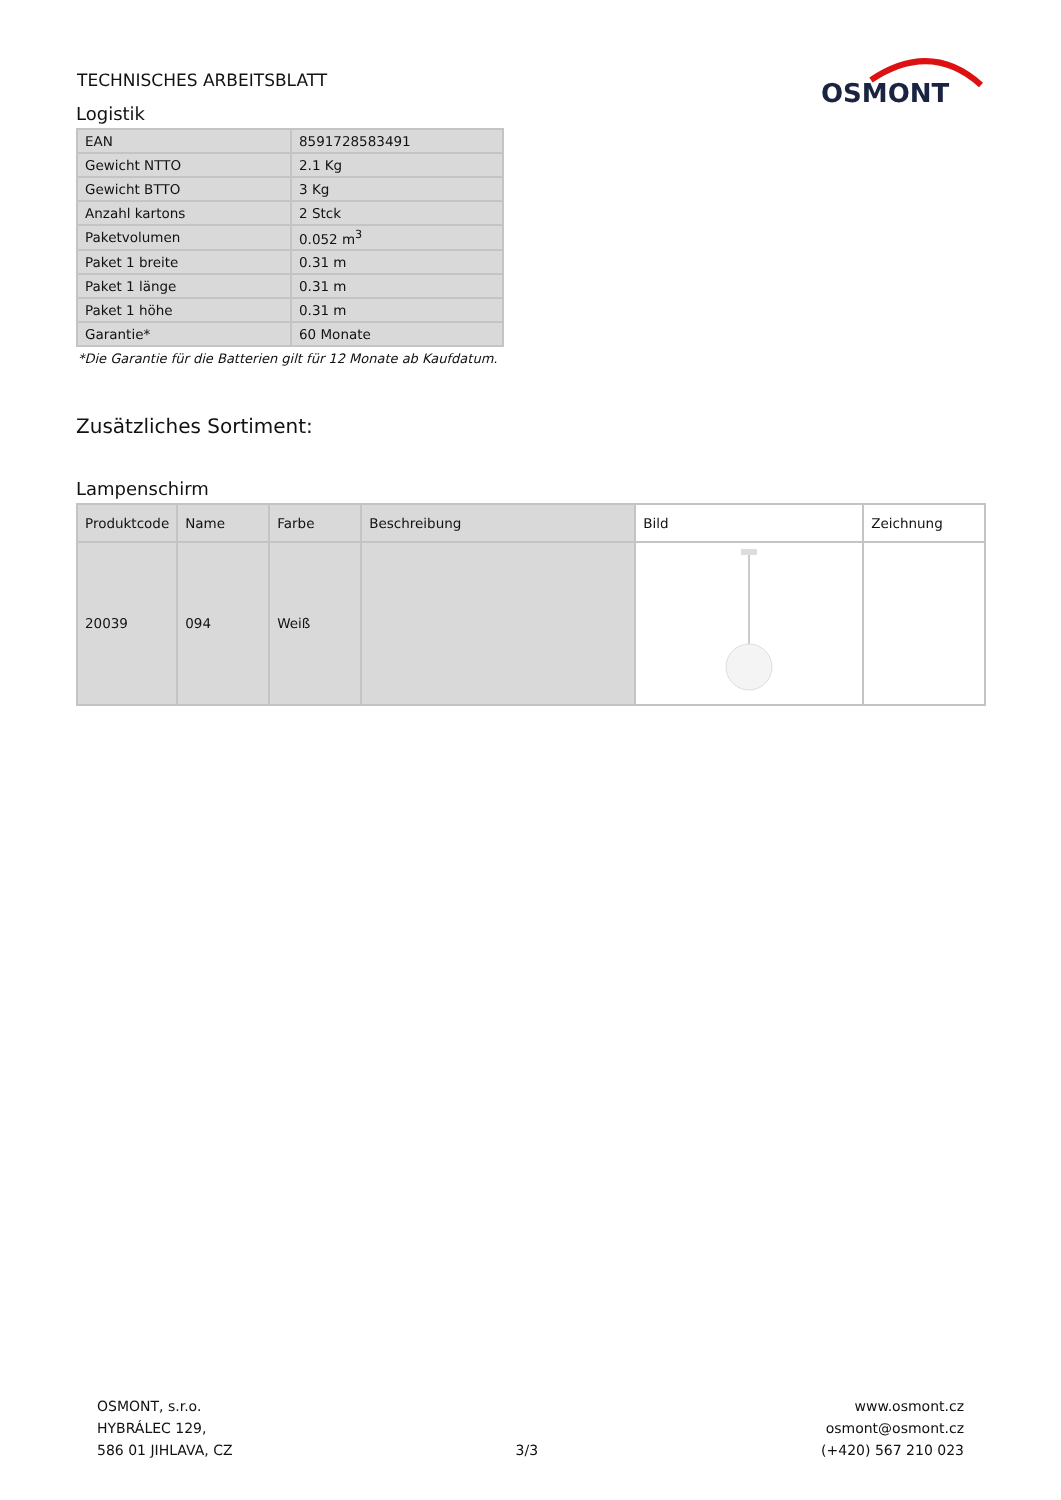TECHNISCHES ARBEITSBLATT
OSMONT
Logistik
| EAN | 8591728583491 |
| Gewicht NTTO | 2.1 Kg |
| Gewicht BTTO | 3 Kg |
| Anzahl kartons | 2 Stck |
| Paketvolumen | 0.052 m<sup>3</sup> |
| Paket 1 breite | 0.31 m |
| Paket 1 länge | 0.31 m |
| Paket 1 höhe | 0.31 m |
| Garantie* | 60 Monate |
*Die Garantie für die Batterien gilt für 12 Monate ab Kaufdatum.
Zusätzliches Sortiment:
Lampenschirm
| Produktcode | Name | Farbe | Beschreibung | Bild | Zeichnung |
| --- | --- | --- | --- | --- | --- |
| 20039 | 094 | Weiß | | | |
OSMONT, s.r.o.
HYBRÁLEC 129,
586 01 JIHLAVA, CZ
3/3
www.osmont.cz
osmont@osmont.cz
(+420) 567 210 023